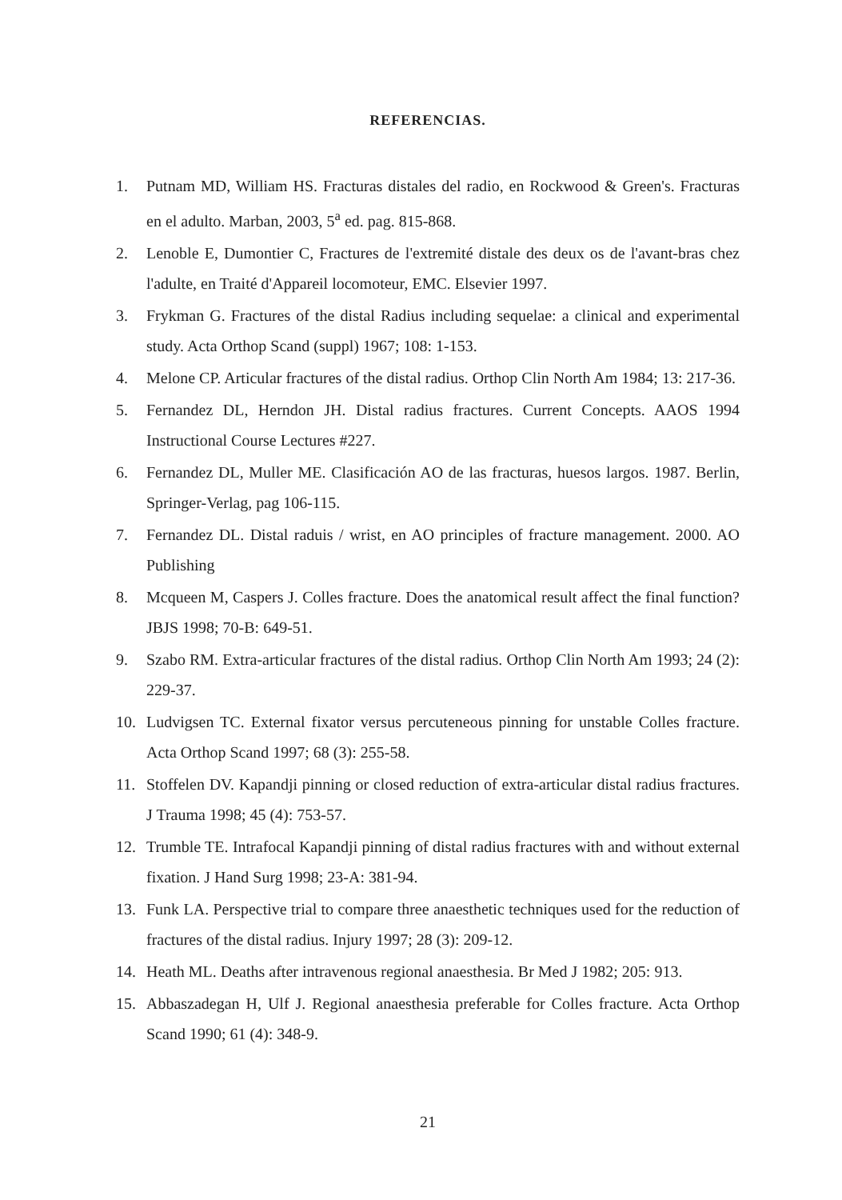REFERENCIAS.
1. Putnam MD, William HS. Fracturas distales del radio, en Rockwood & Green's. Fracturas en el adulto. Marban, 2003, 5<sup>a</sup> ed. pag. 815-868.
2. Lenoble E, Dumontier C, Fractures de l'extremité distale des deux os de l'avant-bras chez l'adulte, en Traité d'Appareil locomoteur, EMC. Elsevier 1997.
3. Frykman G. Fractures of the distal Radius including sequelae: a clinical and experimental study. Acta Orthop Scand (suppl) 1967; 108: 1-153.
4. Melone CP. Articular fractures of the distal radius. Orthop Clin North Am 1984; 13: 217-36.
5. Fernandez DL, Herndon JH. Distal radius fractures. Current Concepts. AAOS 1994 Instructional Course Lectures #227.
6. Fernandez DL, Muller ME. Clasificación AO de las fracturas, huesos largos. 1987. Berlin, Springer-Verlag, pag 106-115.
7. Fernandez DL. Distal raduis / wrist, en AO principles of fracture management. 2000. AO Publishing
8. Mcqueen M, Caspers J. Colles fracture. Does the anatomical result affect the final function? JBJS 1998; 70-B: 649-51.
9. Szabo RM. Extra-articular fractures of the distal radius. Orthop Clin North Am 1993; 24 (2): 229-37.
10. Ludvigsen TC. External fixator versus percuteneous pinning for unstable Colles fracture. Acta Orthop Scand 1997; 68 (3): 255-58.
11. Stoffelen DV. Kapandji pinning or closed reduction of extra-articular distal radius fractures. J Trauma 1998; 45 (4): 753-57.
12. Trumble TE. Intrafocal Kapandji pinning of distal radius fractures with and without external fixation. J Hand Surg 1998; 23-A: 381-94.
13. Funk LA. Perspective trial to compare three anaesthetic techniques used for the reduction of fractures of the distal radius. Injury 1997; 28 (3): 209-12.
14. Heath ML. Deaths after intravenous regional anaesthesia. Br Med J 1982; 205: 913.
15. Abbaszadegan H, Ulf J. Regional anaesthesia preferable for Colles fracture. Acta Orthop Scand 1990; 61 (4): 348-9.
21